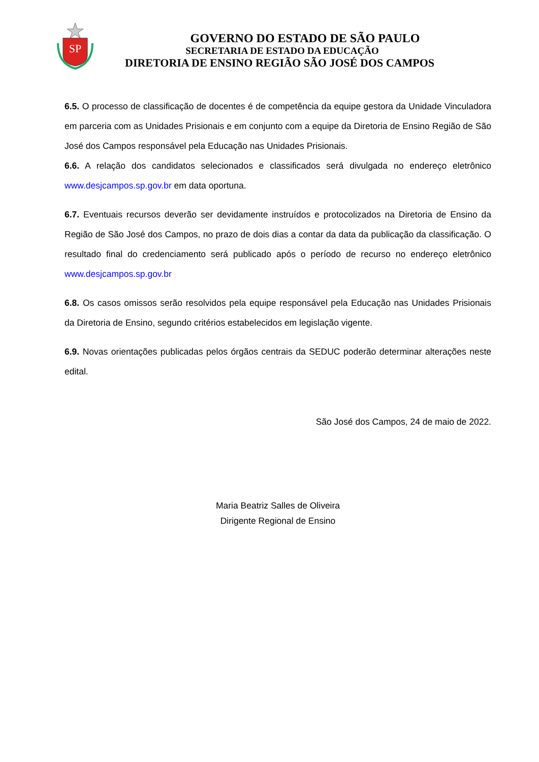SP
GOVERNO DO ESTADO DE SÃO PAULO
SECRETARIA DE ESTADO DA EDUCAÇÃO
DIRETORIA DE ENSINO REGIÃO SÃO JOSÉ DOS CAMPOS
6.5. O processo de classificação de docentes é de competência da equipe gestora da Unidade Vinculadora em parceria com as Unidades Prisionais e em conjunto com a equipe da Diretoria de Ensino Região de São José dos Campos responsável pela Educação nas Unidades Prisionais.
6.6. A relação dos candidatos selecionados e classificados será divulgada no endereço eletrônico www.desjcampos.sp.gov.br em data oportuna.
6.7. Eventuais recursos deverão ser devidamente instruídos e protocolizados na Diretoria de Ensino da Região de São José dos Campos, no prazo de dois dias a contar da data da publicação da classificação. O resultado final do credenciamento será publicado após o período de recurso no endereço eletrônico www.desjcampos.sp.gov.br
6.8. Os casos omissos serão resolvidos pela equipe responsável pela Educação nas Unidades Prisionais da Diretoria de Ensino, segundo critérios estabelecidos em legislação vigente.
6.9. Novas orientações publicadas pelos órgãos centrais da SEDUC poderão determinar alterações neste edital.
São José dos Campos, 24 de maio de 2022.
Maria Beatriz Salles de Oliveira
Dirigente Regional de Ensino